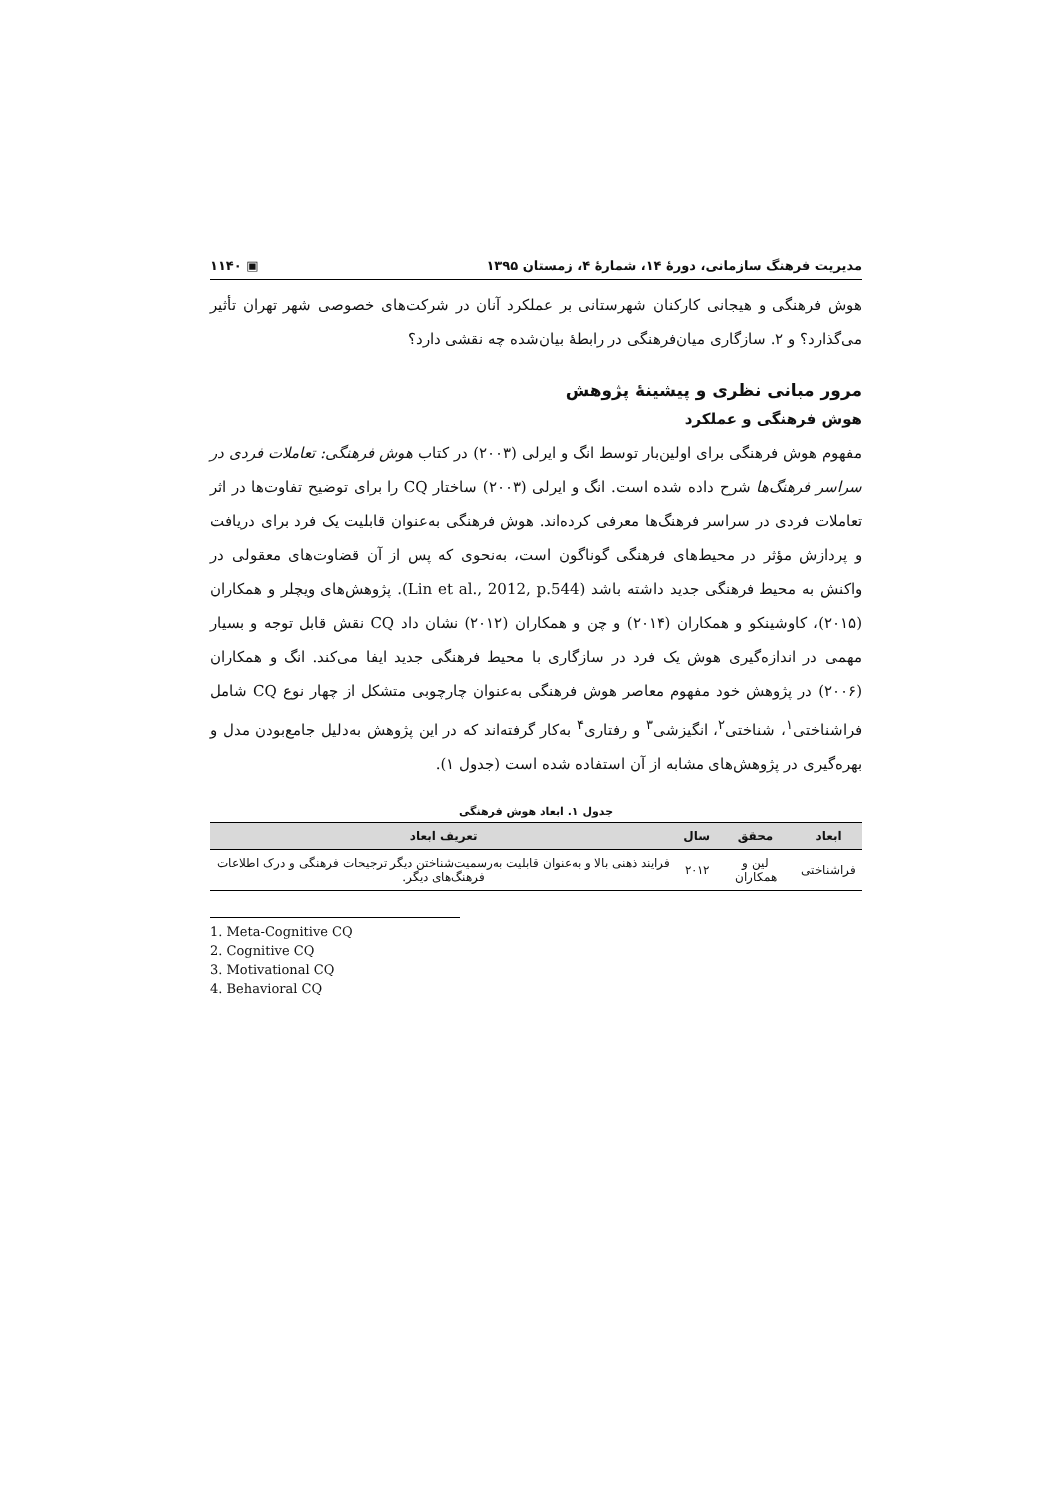مدیریت فرهنگ سازمانی، دورهٔ ۱۴، شمارهٔ ۴، زمستان ۱۳۹۵ ▣ ۱۱۴۰
هوش فرهنگی و هیجانی کارکنان شهرستانی بر عملکرد آنان در شرکت‌های خصوصی شهر تهران تأثیر می‌گذارد؟ و ۲. سازگاری میان‌فرهنگی در رابطهٔ بیان‌شده چه نقشی دارد؟
مرور مبانی نظری و پیشینهٔ پژوهش
هوش فرهنگی و عملکرد
مفهوم هوش فرهنگی برای اولین‌بار توسط انگ و ایرلی (۲۰۰۳) در کتاب هوش فرهنگی: تعاملات فردی در سراسر فرهنگ‌ها شرح داده شده است. انگ و ایرلی (۲۰۰۳) ساختار CQ را برای توضیح تفاوت‌ها در اثر تعاملات فردی در سراسر فرهنگ‌ها معرفی کرده‌اند. هوش فرهنگی به‌عنوان قابلیت یک فرد برای دریافت و پردازش مؤثر در محیط‌های فرهنگی گوناگون است، به‌نحوی که پس از آن قضاوت‌های معقولی در واکنش به محیط فرهنگی جدید داشته باشد (Lin et al., 2012, p.544). پژوهش‌های ویچلر و همکاران (۲۰۱۵)، کاوشینکو و همکاران (۲۰۱۴) و چن و همکاران (۲۰۱۲) نشان داد CQ نقش قابل توجه و بسیار مهمی در اندازه‌گیری هوش یک فرد در سازگاری با محیط فرهنگی جدید ایفا می‌کند. انگ و همکاران (۲۰۰۶) در پژوهش خود مفهوم معاصر هوش فرهنگی به‌عنوان چارچوبی متشکل از چهار نوع CQ شامل فراشناختی<sup>۱</sup>، شناختی<sup>۲</sup>، انگیزشی<sup>۳</sup> و رفتاری<sup>۴</sup> به‌کار گرفته‌اند که در این پژوهش به‌دلیل جامع‌بودن مدل و بهره‌گیری در پژوهش‌های مشابه از آن استفاده شده است (جدول ۱).
جدول ۱. ابعاد هوش فرهنگی
| ابعاد | محقق | سال | تعریف ابعاد |
| --- | --- | --- | --- |
| فراشناختی | لین و همکاران | ۲۰۱۲ | فرایند ذهنی بالا و به‌عنوان قابلیت به‌رسمیت‌شناختن دیگر ترجیحات فرهنگی و درک اطلاعات فرهنگ‌های دیگر. |
1. Meta-Cognitive CQ
2. Cognitive CQ
3. Motivational CQ
4. Behavioral CQ